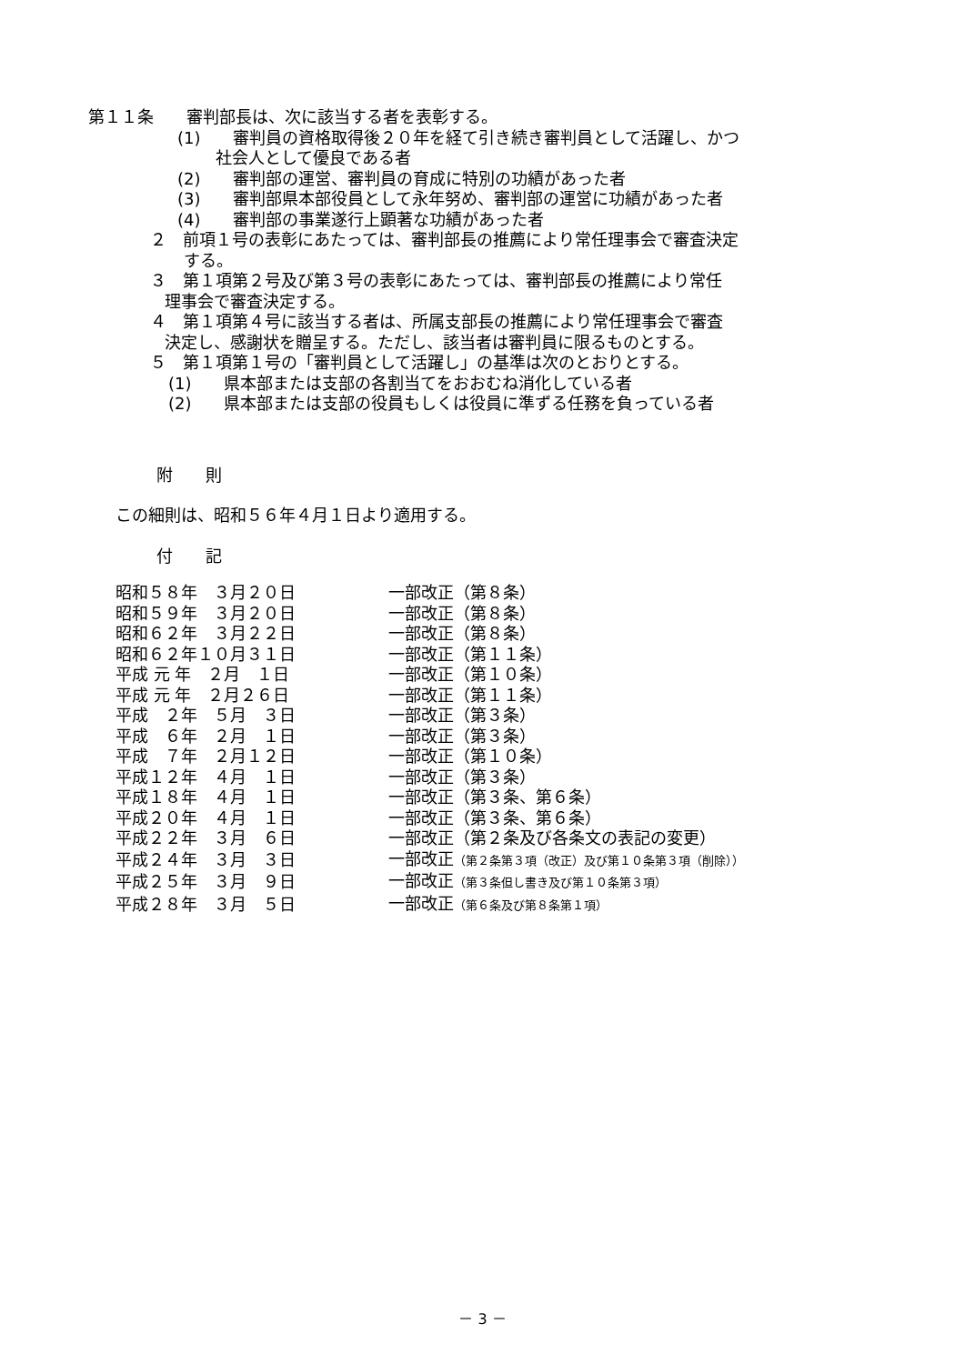第１１条　　審判部長は、次に該当する者を表彰する。
(1)　　審判員の資格取得後２０年を経て引き続き審判員として活躍し、かつ
社会人として優良である者
(2)　　審判部の運営、審判員の育成に特別の功績があった者
(3)　　審判部県本部役員として永年努め、審判部の運営に功績があった者
(4)　　審判部の事業遂行上顕著な功績があった者
２　前項１号の表彰にあたっては、審判部長の推薦により常任理事会で審査決定
する。
３　第１項第２号及び第３号の表彰にあたっては、審判部長の推薦により常任
理事会で審査決定する。
４　第１項第４号に該当する者は、所属支部長の推薦により常任理事会で審査
決定し、感謝状を贈呈する。ただし、該当者は審判員に限るものとする。
５　第１項第１号の「審判員として活躍し」の基準は次のとおりとする。
(1)　　県本部または支部の各割当てをおおむね消化している者
(2)　　県本部または支部の役員もしくは役員に準ずる任務を負っている者
附　　則
この細則は、昭和５６年４月１日より適用する。
付　　記
| 昭和５８年 ３月２０日 | 一部改正（第８条） |
| 昭和５９年 ３月２０日 | 一部改正（第８条） |
| 昭和６２年 ３月２２日 | 一部改正（第８条） |
| 昭和６２年１０月３１日 | 一部改正（第１１条） |
| 平成 元 年 ２月 １日 | 一部改正（第１０条） |
| 平成 元 年 ２月２６日 | 一部改正（第１１条） |
| 平成 ２年 ５月 ３日 | 一部改正（第３条） |
| 平成 ６年 ２月 １日 | 一部改正（第３条） |
| 平成 ７年 ２月１２日 | 一部改正（第１０条） |
| 平成１２年 ４月 １日 | 一部改正（第３条） |
| 平成１８年 ４月 １日 | 一部改正（第３条、第６条） |
| 平成２０年 ４月 １日 | 一部改正（第３条、第６条） |
| 平成２２年 ３月 ６日 | 一部改正（第２条及び各条文の表記の変更） |
| 平成２４年 ３月 ３日 | 一部改正 （第２条第３項（改正）及び第１０条第３項（削除）） |
| 平成２５年 ３月 ９日 | 一部改正 （第３条但し書き及び第１０条第３項） |
| 平成２８年 ３月 ５日 | 一部改正 （第６条及び第８条第１項） |
－ 3 －